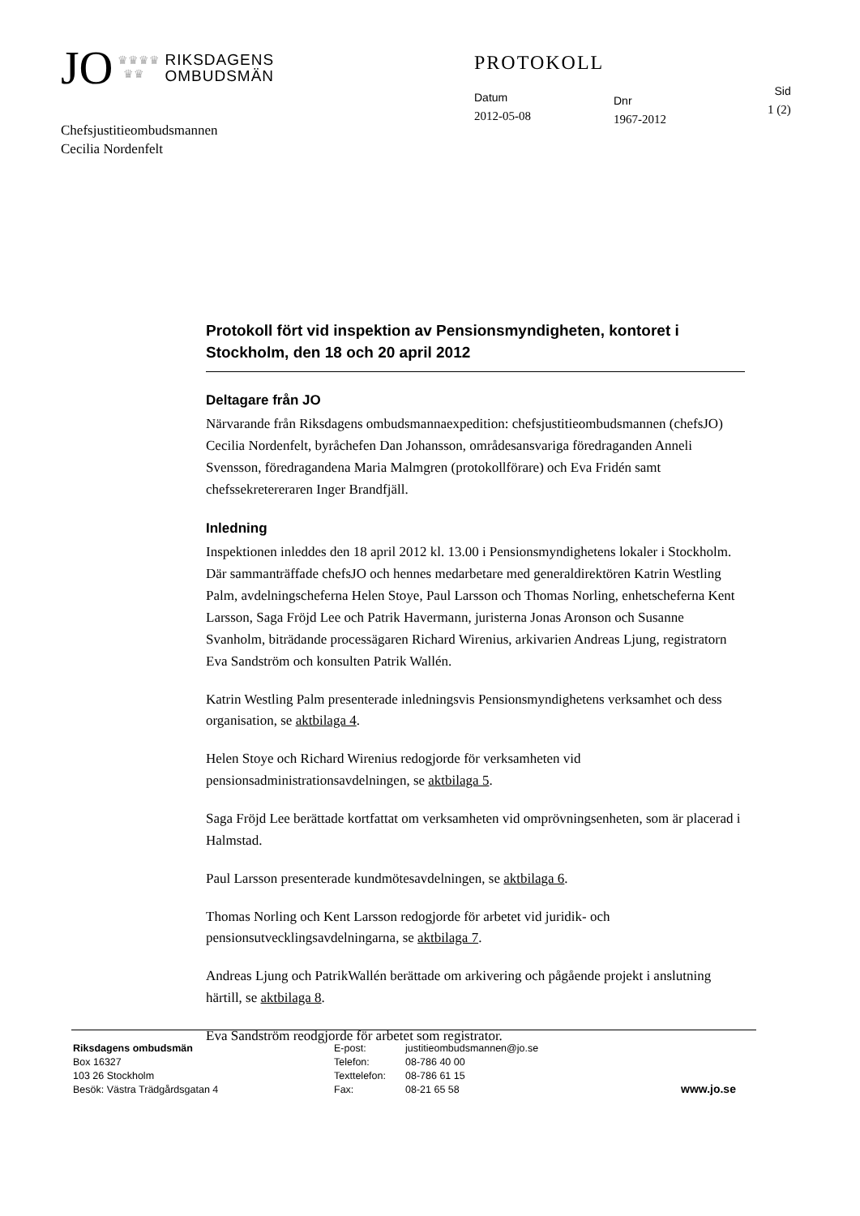JO ♛♛♛♛
♛♛ RIKSDAGENS
OMBUDSMÄN
PROTOKOLL
Datum
2012-05-08
Dnr
1967-2012
Sid
1 (2)
Chefsjustitieombudsmannen
Cecilia Nordenfelt
Protokoll fört vid inspektion av Pensionsmyndigheten, kontoret i Stockholm, den 18 och 20 april 2012
Deltagare från JO
Närvarande från Riksdagens ombudsmannaexpedition: chefsjustitieombudsmannen (chefsJO) Cecilia Nordenfelt, byråchefen Dan Johansson, områdesansvariga föredraganden Anneli Svensson, föredragandena Maria Malmgren (protokollförare) och Eva Fridén samt chefssekretereraren Inger Brandfjäll.
Inledning
Inspektionen inleddes den 18 april 2012 kl. 13.00 i Pensionsmyndighetens lokaler i Stockholm. Där sammanträffade chefsJO och hennes medarbetare med generaldirektören Katrin Westling Palm, avdelningscheferna Helen Stoye, Paul Larsson och Thomas Norling, enhetscheferna Kent Larsson, Saga Fröjd Lee och Patrik Havermann, juristerna Jonas Aronson och Susanne Svanholm, biträdande processägaren Richard Wirenius, arkivarien Andreas Ljung, registratorn Eva Sandström och konsulten Patrik Wallén.
Katrin Westling Palm presenterade inledningsvis Pensionsmyndighetens verksamhet och dess organisation, se aktbilaga 4.
Helen Stoye och Richard Wirenius redogjorde för verksamheten vid pensionsadministrationsavdelningen, se aktbilaga 5.
Saga Fröjd Lee berättade kortfattat om verksamheten vid omprövningsenheten, som är placerad i Halmstad.
Paul Larsson presenterade kundmötesavdelningen, se aktbilaga 6.
Thomas Norling och Kent Larsson redogjorde för arbetet vid juridik- och pensionsutvecklingsavdelningarna, se aktbilaga 7.
Andreas Ljung och PatrikWallén berättade om arkivering och pågående projekt i anslutning härtill, se aktbilaga 8.
Eva Sandström reodgjorde för arbetet som registrator.
Riksdagens ombudsmän
Box 16327
103 26 Stockholm
Besök: Västra Trädgårdsgatan 4
E-post:
Telefon:
Texttelefon:
Fax:
justitieombudsmannen@jo.se
08-786 40 00
08-786 61 15
08-21 65 58
www.jo.se